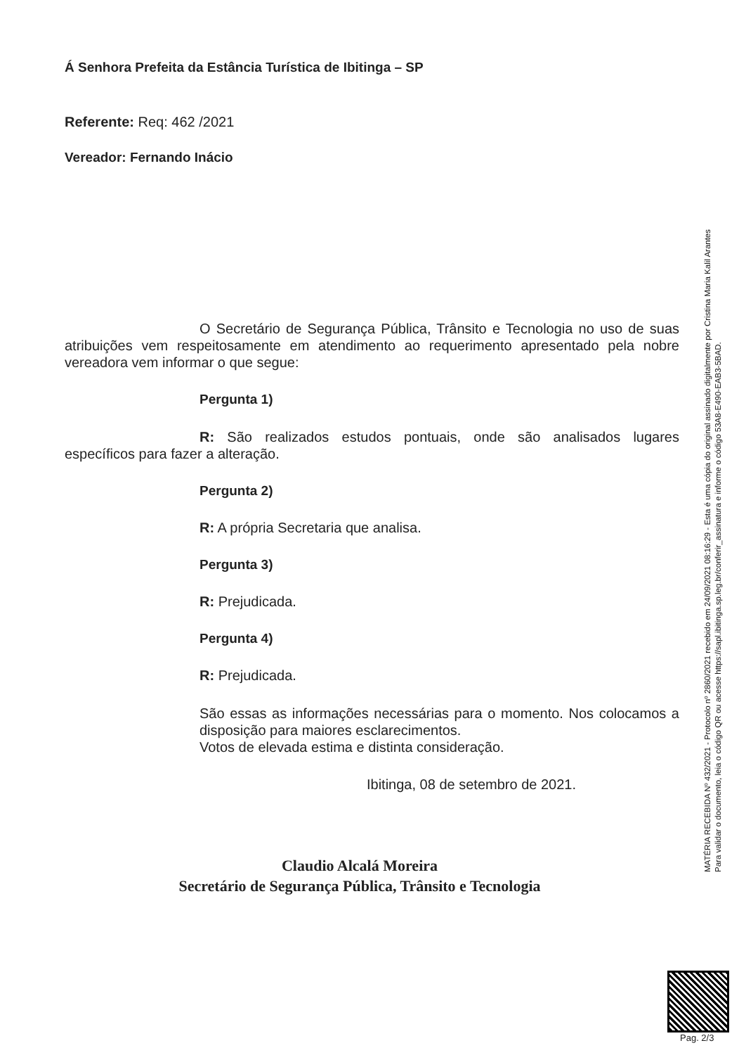Á Senhora Prefeita da Estância Turística de Ibitinga – SP
Referente: Req: 462 /2021
Vereador: Fernando Inácio
O Secretário de Segurança Pública, Trânsito e Tecnologia no uso de suas atribuições vem respeitosamente em atendimento ao requerimento apresentado pela nobre vereadora vem informar o que segue:
Pergunta 1)
R: São realizados estudos pontuais, onde são analisados lugares específicos para fazer a alteração.
Pergunta 2)
R: A própria Secretaria que analisa.
Pergunta 3)
R: Prejudicada.
Pergunta 4)
R: Prejudicada.
São essas as informações necessárias para o momento. Nos colocamos a disposição para maiores esclarecimentos.
Votos de elevada estima e distinta consideração.
Ibitinga, 08 de setembro de 2021.
Claudio Alcalá Moreira
Secretário de Segurança Pública, Trânsito e Tecnologia
MATÉRIA RECEBIDA Nº 432/2021 - Protocolo nº 2860/2021 recebido em 24/09/2021 08:16:29 - Esta é uma cópia do original assinado digitalmente por Cristina Maria Kalil Arantes
Para validar o documento, leia o código QR ou acesse https://sapl.ibitinga.sp.leg.br/conferir_assinatura e informe o código 53A8-E490-EAB3-5BAD.
Pag. 2/3